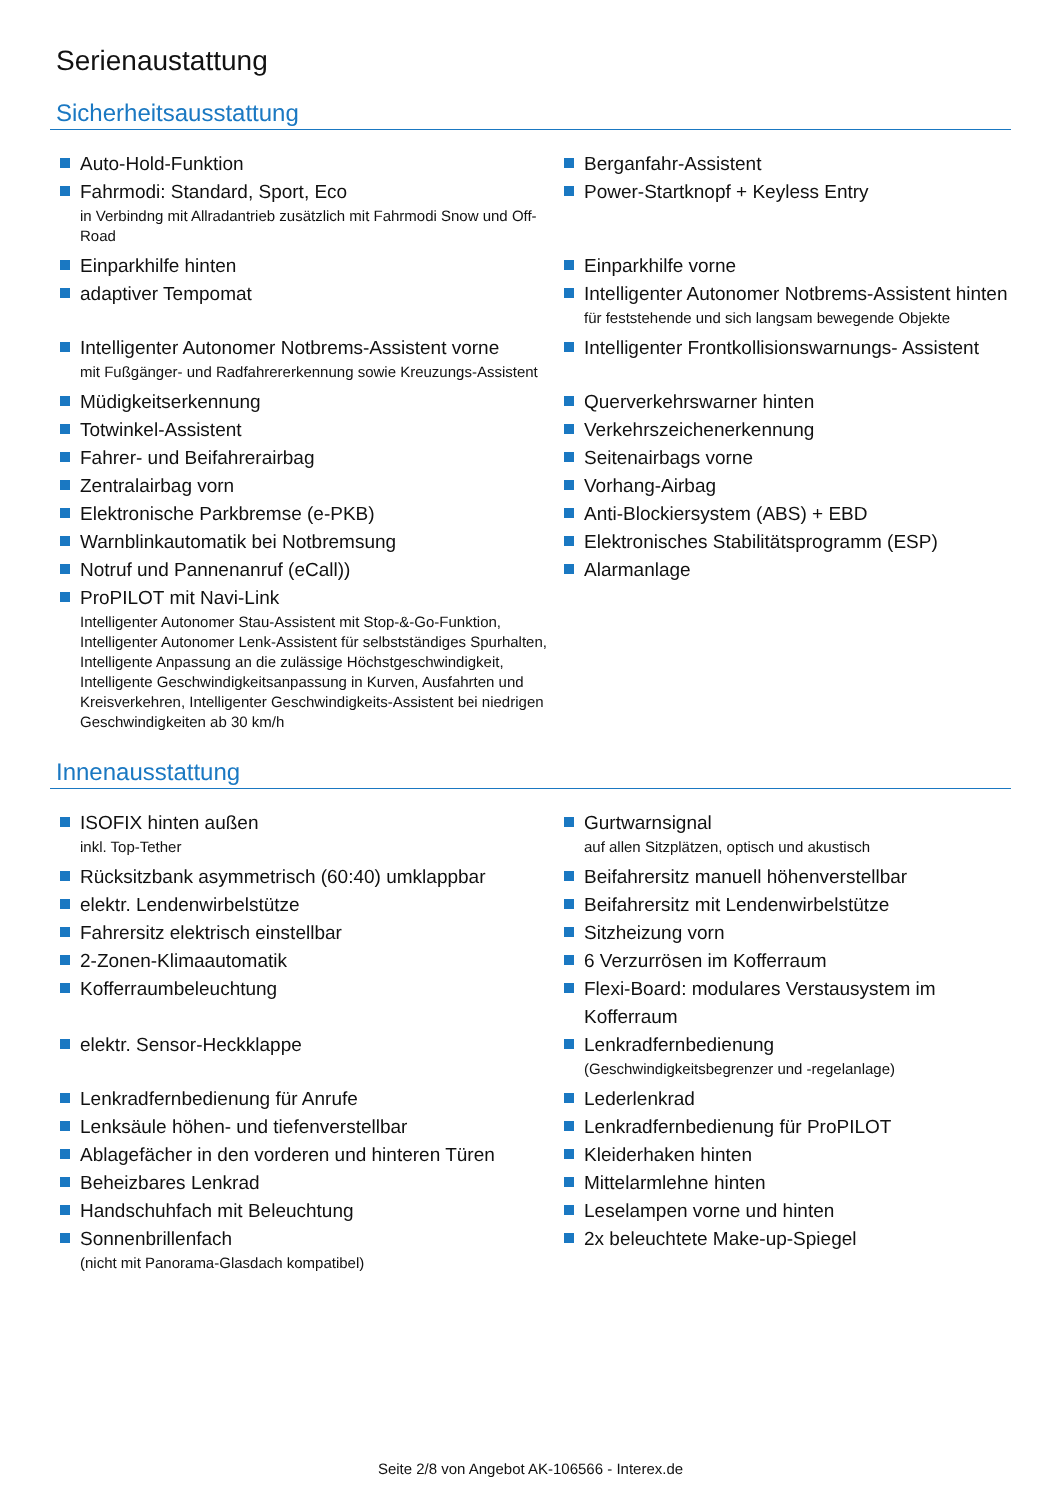Serienaustattung
Sicherheitsausstattung
Auto-Hold-Funktion
Berganfahr-Assistent
Fahrmodi: Standard, Sport, Eco
in Verbindng mit Allradantrieb zusätzlich mit Fahrmodi Snow und Off-Road
Power-Startknopf + Keyless Entry
Einparkhilfe hinten
Einparkhilfe vorne
adaptiver Tempomat
Intelligenter Autonomer Notbrems-Assistent hinten
für feststehende und sich langsam bewegende Objekte
Intelligenter Autonomer Notbrems-Assistent vorne
mit Fußgänger- und Radfahrererkennung sowie Kreuzungs-Assistent
Intelligenter Frontkollisionswarnungs- Assistent
Müdigkeitserkennung
Querverkehrswarner hinten
Totwinkel-Assistent
Verkehrszeichenerkennung
Fahrer- und Beifahrerairbag
Seitenairbags vorne
Zentralairbag vorn
Vorhang-Airbag
Elektronische Parkbremse (e-PKB)
Anti-Blockiersystem (ABS) + EBD
Warnblinkautomatik bei Notbremsung
Elektronisches Stabilitätsprogramm (ESP)
Notruf und Pannenanruf (eCall))
Alarmanlage
ProPILOT mit Navi-Link
Intelligenter Autonomer Stau-Assistent mit Stop-&-Go-Funktion, Intelligenter Autonomer Lenk-Assistent für selbstständiges Spurhalten, Intelligente Anpassung an die zulässige Höchstgeschwindigkeit, Intelligente Geschwindigkeitsanpassung in Kurven, Ausfahrten und Kreisverkehren, Intelligenter Geschwindigkeits-Assistent bei niedrigen Geschwindigkeiten ab 30 km/h
Innenausstattung
ISOFIX hinten außen
inkl. Top-Tether
Gurtwarnsignal
auf allen Sitzplätzen, optisch und akustisch
Rücksitzbank asymmetrisch (60:40) umklappbar
Beifahrersitz manuell höhenverstellbar
elektr. Lendenwirbelstütze
Beifahrersitz mit Lendenwirbelstütze
Fahrersitz elektrisch einstellbar
Sitzheizung vorn
2-Zonen-Klimaautomatik
6 Verzurrösen im Kofferraum
Kofferraumbeleuchtung
Flexi-Board: modulares Verstausystem im Kofferraum
elektr. Sensor-Heckklappe
Lenkradfernbedienung
(Geschwindigkeitsbegrenzer und -regelanlage)
Lenkradfernbedienung für Anrufe
Lederlenkrad
Lenksäule höhen- und tiefenverstellbar
Lenkradfernbedienung für ProPILOT
Ablagefächer in den vorderen und hinteren Türen
Kleiderhaken hinten
Beheizbares Lenkrad
Mittelarmlehne hinten
Handschuhfach mit Beleuchtung
Leselampen vorne und hinten
Sonnenbrillenfach
(nicht mit Panorama-Glasdach kompatibel)
2x beleuchtete Make-up-Spiegel
Seite 2/8 von Angebot AK-106566 - Interex.de